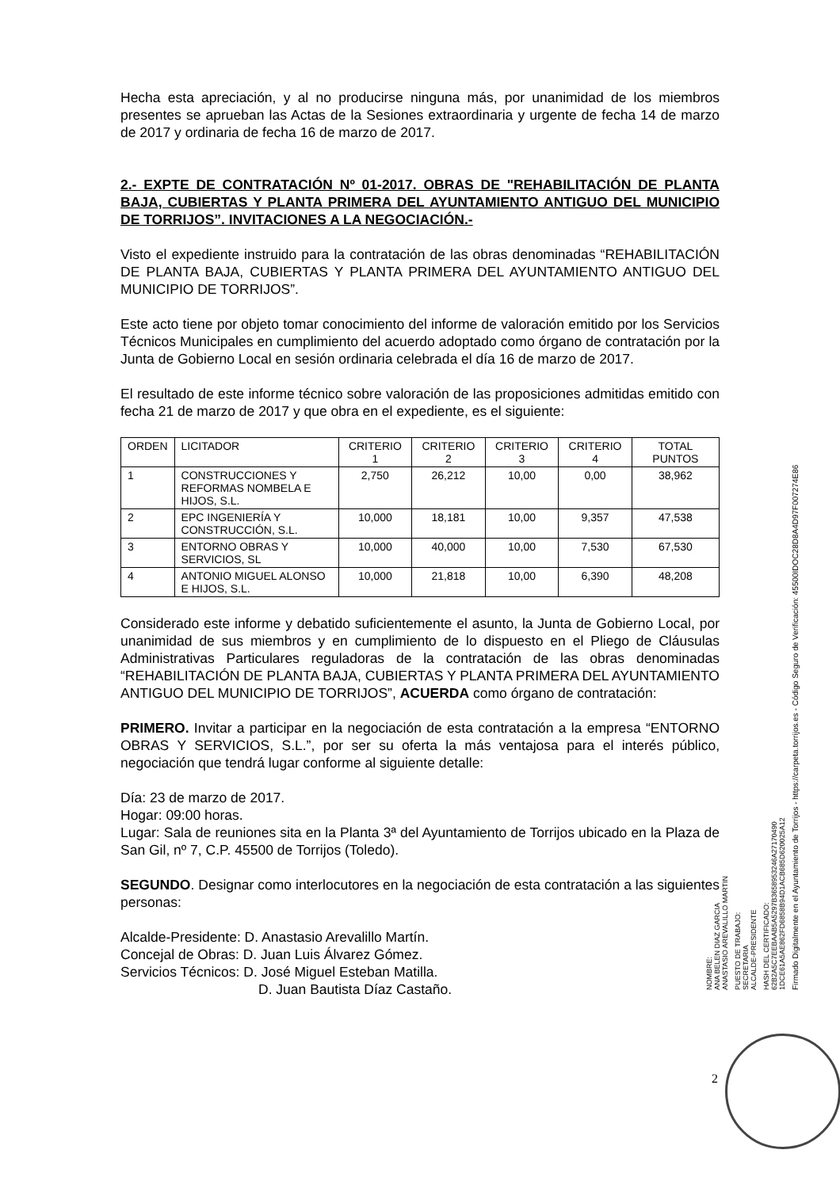Hecha esta apreciación, y al no producirse ninguna más, por unanimidad de los miembros presentes se aprueban las Actas de la Sesiones extraordinaria y urgente de fecha 14 de marzo de 2017 y ordinaria de fecha 16 de marzo de 2017.
2.- EXPTE DE CONTRATACIÓN Nº 01-2017. OBRAS DE "REHABILITACIÓN DE PLANTA BAJA, CUBIERTAS Y PLANTA PRIMERA DEL AYUNTAMIENTO ANTIGUO DEL MUNICIPIO DE TORRIJOS”. INVITACIONES A LA NEGOCIACIÓN.-
Visto el expediente instruido para la contratación de las obras denominadas “REHABILITACIÓN DE PLANTA BAJA, CUBIERTAS Y PLANTA PRIMERA DEL AYUNTAMIENTO ANTIGUO DEL MUNICIPIO DE TORRIJOS”.
Este acto tiene por objeto tomar conocimiento del informe de valoración emitido por los Servicios Técnicos Municipales en cumplimiento del acuerdo adoptado como órgano de contratación por la Junta de Gobierno Local en sesión ordinaria celebrada el día 16 de marzo de 2017.
El resultado de este informe técnico sobre valoración de las proposiciones admitidas emitido con fecha 21 de marzo de 2017 y que obra en el expediente, es el siguiente:
| ORDEN | LICITADOR | CRITERIO 1 | CRITERIO 2 | CRITERIO 3 | CRITERIO 4 | TOTAL PUNTOS |
| 1 | CONSTRUCCIONES Y REFORMAS NOMBELA E HIJOS, S.L. | 2,750 | 26,212 | 10,00 | 0,00 | 38,962 |
| 2 | EPC INGENIERÍA Y CONSTRUCCIÓN, S.L. | 10,000 | 18,181 | 10,00 | 9,357 | 47,538 |
| 3 | ENTORNO OBRAS Y SERVICIOS, SL | 10,000 | 40,000 | 10,00 | 7,530 | 67,530 |
| 4 | ANTONIO MIGUEL ALONSO E HIJOS, S.L. | 10,000 | 21,818 | 10,00 | 6,390 | 48,208 |
Considerado este informe y debatido suficientemente el asunto, la Junta de Gobierno Local, por unanimidad de sus miembros y en cumplimiento de lo dispuesto en el Pliego de Cláusulas Administrativas Particulares reguladoras de la contratación de las obras denominadas “REHABILITACIÓN DE PLANTA BAJA, CUBIERTAS Y PLANTA PRIMERA DEL AYUNTAMIENTO ANTIGUO DEL MUNICIPIO DE TORRIJOS”, ACUERDA como órgano de contratación:
PRIMERO. Invitar a participar en la negociación de esta contratación a la empresa “ENTORNO OBRAS Y SERVICIOS, S.L.”, por ser su oferta la más ventajosa para el interés público, negociación que tendrá lugar conforme al siguiente detalle:
Día: 23 de marzo de 2017.
Hogar: 09:00 horas.
Lugar: Sala de reuniones sita en la Planta 3ª del Ayuntamiento de Torrijos ubicado en la Plaza de San Gil, nº 7, C.P. 45500 de Torrijos (Toledo).
SEGUNDO. Designar como interlocutores en la negociación de esta contratación a las siguientes personas:
Alcalde-Presidente: D. Anastasio Arevalillo Martín.
Concejal de Obras: D. Juan Luis Álvarez Gómez.
Servicios Técnicos: D. José Miguel Esteban Matilla.
D. Juan Bautista Díaz Castaño.
NOMBRE:
ANA BELEN DIAZ GARCIA
ANASTASIO AREVALILLO MARTIN
PUESTO DE TRABAJO:
SECRETARIA
ALCALDE-PRESIDENTE
HASH DEL CERTIFICADO:
62B2A5C7EEBAAB5A5297B3658953246A27170490
1DCE61A5AE862FD6858B94D1ACB685D620025A12
Firmado Digitalmente en el Ayuntamiento de Torrijos - https://carpeta.torrijos.es - Código Seguro de Verificación: 45500IDOC28D8A4D97F007274E86
2